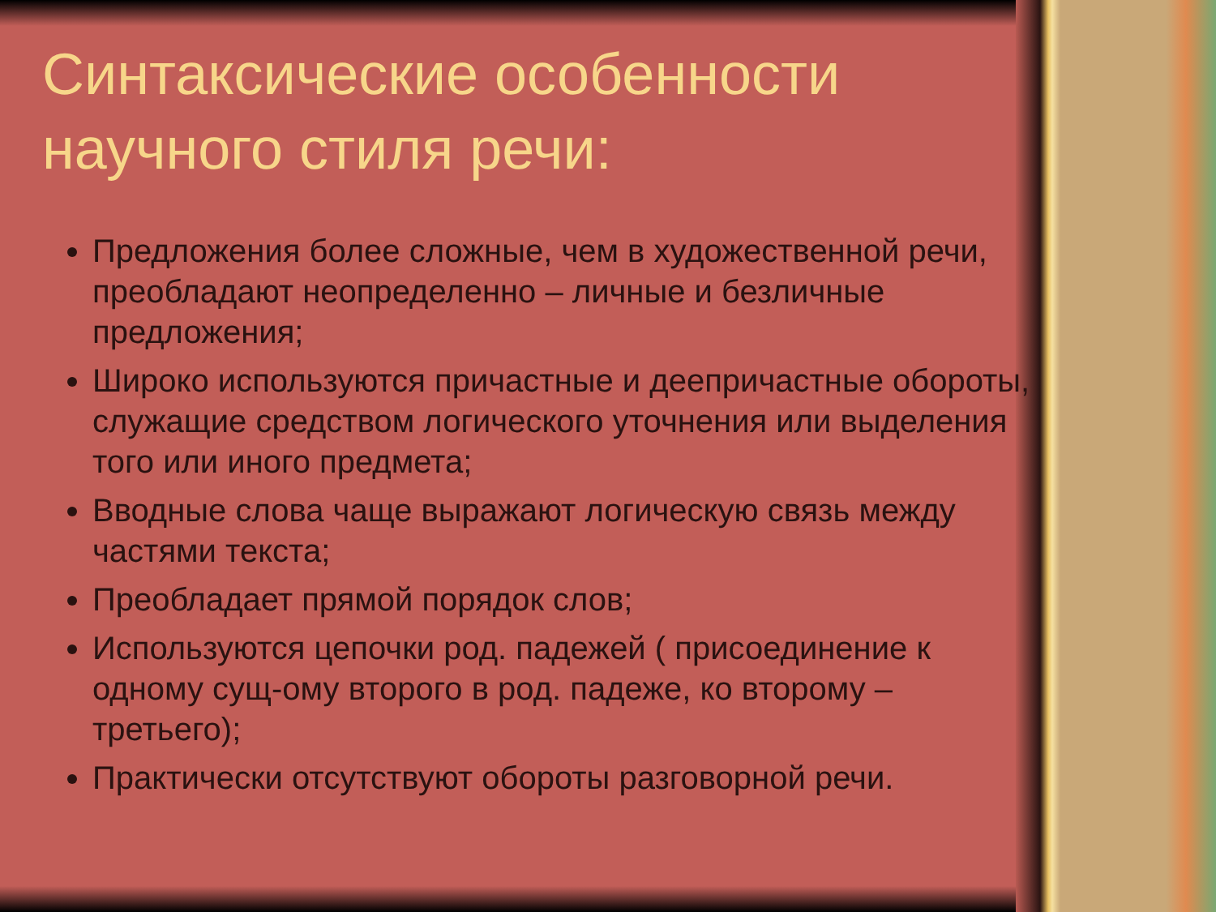Синтаксические особенности научного стиля речи:
Предложения более сложные, чем в художественной речи, преобладают неопределенно – личные и безличные предложения;
Широко используются причастные и деепричастные обороты, служащие средством логического уточнения или выделения того или иного предмета;
Вводные слова чаще выражают логическую связь между частями текста;
Преобладает прямой порядок слов;
Используются цепочки род. падежей ( присоединение к одному сущ-ому второго в род. падеже, ко второму – третьего);
Практически отсутствуют обороты разговорной речи.